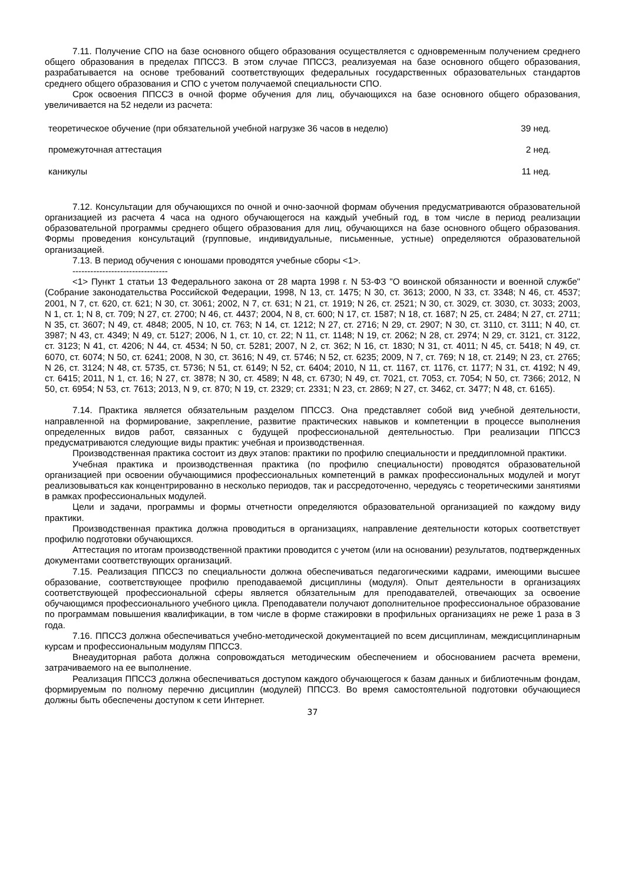7.11. Получение СПО на базе основного общего образования осуществляется с одновременным получением среднего общего образования в пределах ППССЗ. В этом случае ППССЗ, реализуемая на базе основного общего образования, разрабатывается на основе требований соответствующих федеральных государственных образовательных стандартов среднего общего образования и СПО с учетом получаемой специальности СПО.
Срок освоения ППССЗ в очной форме обучения для лиц, обучающихся на базе основного общего образования, увеличивается на 52 недели из расчета:
| теоретическое обучение (при обязательной учебной нагрузке 36 часов в неделю) | 39 нед. |
| промежуточная аттестация | 2 нед. |
| каникулы | 11 нед. |
7.12. Консультации для обучающихся по очной и очно-заочной формам обучения предусматриваются образовательной организацией из расчета 4 часа на одного обучающегося на каждый учебный год, в том числе в период реализации образовательной программы среднего общего образования для лиц, обучающихся на базе основного общего образования. Формы проведения консультаций (групповые, индивидуальные, письменные, устные) определяются образовательной организацией.
7.13. В период обучения с юношами проводятся учебные сборы <1>.
--------------------------------
<1> Пункт 1 статьи 13 Федерального закона от 28 марта 1998 г. N 53-ФЗ "О воинской обязанности и военной службе" (Собрание законодательства Российской Федерации, 1998, N 13, ст. 1475; N 30, ст. 3613; 2000, N 33, ст. 3348; N 46, ст. 4537; 2001, N 7, ст. 620, ст. 621; N 30, ст. 3061; 2002, N 7, ст. 631; N 21, ст. 1919; N 26, ст. 2521; N 30, ст. 3029, ст. 3030, ст. 3033; 2003, N 1, ст. 1; N 8, ст. 709; N 27, ст. 2700; N 46, ст. 4437; 2004, N 8, ст. 600; N 17, ст. 1587; N 18, ст. 1687; N 25, ст. 2484; N 27, ст. 2711; N 35, ст. 3607; N 49, ст. 4848; 2005, N 10, ст. 763; N 14, ст. 1212; N 27, ст. 2716; N 29, ст. 2907; N 30, ст. 3110, ст. 3111; N 40, ст. 3987; N 43, ст. 4349; N 49, ст. 5127; 2006, N 1, ст. 10, ст. 22; N 11, ст. 1148; N 19, ст. 2062; N 28, ст. 2974; N 29, ст. 3121, ст. 3122, ст. 3123; N 41, ст. 4206; N 44, ст. 4534; N 50, ст. 5281; 2007, N 2, ст. 362; N 16, ст. 1830; N 31, ст. 4011; N 45, ст. 5418; N 49, ст. 6070, ст. 6074; N 50, ст. 6241; 2008, N 30, ст. 3616; N 49, ст. 5746; N 52, ст. 6235; 2009, N 7, ст. 769; N 18, ст. 2149; N 23, ст. 2765; N 26, ст. 3124; N 48, ст. 5735, ст. 5736; N 51, ст. 6149; N 52, ст. 6404; 2010, N 11, ст. 1167, ст. 1176, ст. 1177; N 31, ст. 4192; N 49, ст. 6415; 2011, N 1, ст. 16; N 27, ст. 3878; N 30, ст. 4589; N 48, ст. 6730; N 49, ст. 7021, ст. 7053, ст. 7054; N 50, ст. 7366; 2012, N 50, ст. 6954; N 53, ст. 7613; 2013, N 9, ст. 870; N 19, ст. 2329; ст. 2331; N 23, ст. 2869; N 27, ст. 3462, ст. 3477; N 48, ст. 6165).
7.14. Практика является обязательным разделом ППССЗ. Она представляет собой вид учебной деятельности, направленной на формирование, закрепление, развитие практических навыков и компетенции в процессе выполнения определенных видов работ, связанных с будущей профессиональной деятельностью. При реализации ППССЗ предусматриваются следующие виды практик: учебная и производственная.
Производственная практика состоит из двух этапов: практики по профилю специальности и преддипломной практики.
Учебная практика и производственная практика (по профилю специальности) проводятся образовательной организацией при освоении обучающимися профессиональных компетенций в рамках профессиональных модулей и могут реализовываться как концентрированно в несколько периодов, так и рассредоточенно, чередуясь с теоретическими занятиями в рамках профессиональных модулей.
Цели и задачи, программы и формы отчетности определяются образовательной организацией по каждому виду практики.
Производственная практика должна проводиться в организациях, направление деятельности которых соответствует профилю подготовки обучающихся.
Аттестация по итогам производственной практики проводится с учетом (или на основании) результатов, подтвержденных документами соответствующих организаций.
7.15. Реализация ППССЗ по специальности должна обеспечиваться педагогическими кадрами, имеющими высшее образование, соответствующее профилю преподаваемой дисциплины (модуля). Опыт деятельности в организациях соответствующей профессиональной сферы является обязательным для преподавателей, отвечающих за освоение обучающимся профессионального учебного цикла. Преподаватели получают дополнительное профессиональное образование по программам повышения квалификации, в том числе в форме стажировки в профильных организациях не реже 1 раза в 3 года.
7.16. ППССЗ должна обеспечиваться учебно-методической документацией по всем дисциплинам, междисциплинарным курсам и профессиональным модулям ППССЗ.
Внеаудиторная работа должна сопровождаться методическим обеспечением и обоснованием расчета времени, затрачиваемого на ее выполнение.
Реализация ППССЗ должна обеспечиваться доступом каждого обучающегося к базам данных и библиотечным фондам, формируемым по полному перечню дисциплин (модулей) ППССЗ. Во время самостоятельной подготовки обучающиеся должны быть обеспечены доступом к сети Интернет.
37